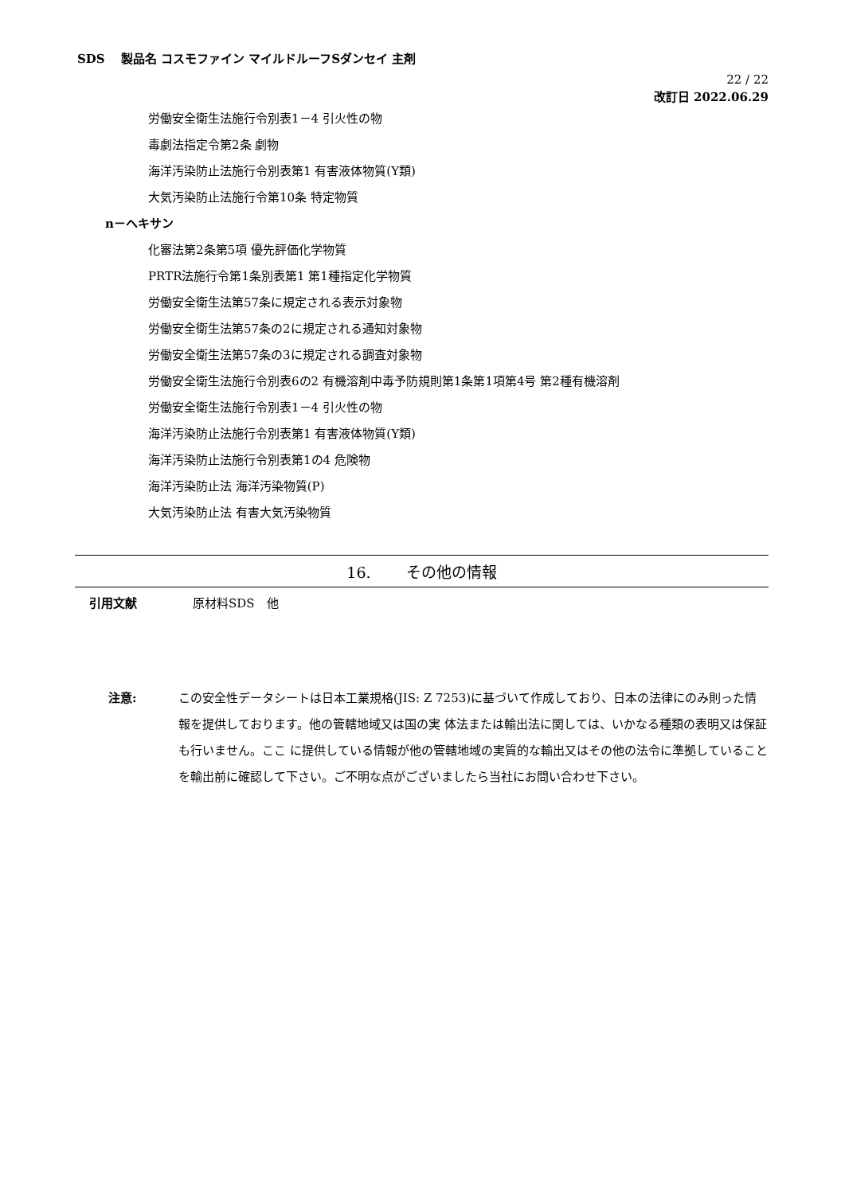SDS　 製品名 コスモファイン マイルドルーフSダンセイ 主剤
22 / 22
改訂日 2022.06.29
労働安全衛生法施行令別表1－4 引火性の物
毒劇法指定令第2条 劇物
海洋汚染防止法施行令別表第1 有害液体物質(Y類)
大気汚染防止法施行令第10条 特定物質
n－ヘキサン
化審法第2条第5項 優先評価化学物質
PRTR法施行令第1条別表第1 第1種指定化学物質
労働安全衛生法第57条に規定される表示対象物
労働安全衛生法第57条の2に規定される通知対象物
労働安全衛生法第57条の3に規定される調査対象物
労働安全衛生法施行令別表6の2 有機溶剤中毒予防規則第1条第1項第4号 第2種有機溶剤
労働安全衛生法施行令別表1－4 引火性の物
海洋汚染防止法施行令別表第1 有害液体物質(Y類)
海洋汚染防止法施行令別表第1の4 危険物
海洋汚染防止法 海洋汚染物質(P)
大気汚染防止法 有害大気汚染物質
16.　　 その他の情報
引用文献 原材料SDS　他
注意: この安全性データシートは日本工業規格(JIS: Z 7253)に基づいて作成しており、日本の法律にのみ則った情報を提供しております。他の管轄地域又は国の実 体法または輸出法に関しては、いかなる種類の表明又は保証も行いません。ここ に提供している情報が他の管轄地域の実質的な輸出又はその他の法令に準拠していることを輸出前に確認して下さい。ご不明な点がございましたら当社にお問い合わせ下さい。